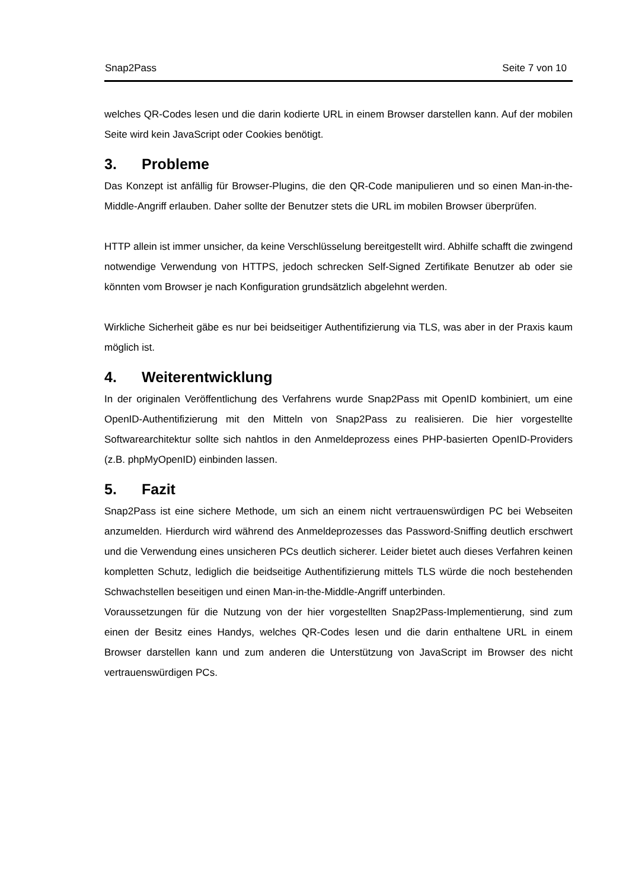Snap2Pass Seite 7 von 10
welches QR-Codes lesen und die darin kodierte URL in einem Browser darstellen kann. Auf der mobilen Seite wird kein JavaScript oder Cookies benötigt.
3. Probleme
Das Konzept ist anfällig für Browser-Plugins, die den QR-Code manipulieren und so einen Man-in-the-Middle-Angriff erlauben. Daher sollte der Benutzer stets die URL im mobilen Browser überprüfen.
HTTP allein ist immer unsicher, da keine Verschlüsselung bereitgestellt wird. Abhilfe schafft die zwingend notwendige Verwendung von HTTPS, jedoch schrecken Self-Signed Zertifikate Benutzer ab oder sie könnten vom Browser je nach Konfiguration grundsätzlich abgelehnt werden.
Wirkliche Sicherheit gäbe es nur bei beidseitiger Authentifizierung via TLS, was aber in der Praxis kaum möglich ist.
4. Weiterentwicklung
In der originalen Veröffentlichung des Verfahrens wurde Snap2Pass mit OpenID kombiniert, um eine OpenID-Authentifizierung mit den Mitteln von Snap2Pass zu realisieren. Die hier vorgestellte Softwarearchitektur sollte sich nahtlos in den Anmeldeprozess eines PHP-basierten OpenID-Providers (z.B. phpMyOpenID) einbinden lassen.
5. Fazit
Snap2Pass ist eine sichere Methode, um sich an einem nicht vertrauenswürdigen PC bei Webseiten anzumelden. Hierdurch wird während des Anmeldeprozesses das Password-Sniffing deutlich erschwert und die Verwendung eines unsicheren PCs deutlich sicherer. Leider bietet auch dieses Verfahren keinen kompletten Schutz, lediglich die beidseitige Authentifizierung mittels TLS würde die noch bestehenden Schwachstellen beseitigen und einen Man-in-the-Middle-Angriff unterbinden.
Voraussetzungen für die Nutzung von der hier vorgestellten Snap2Pass-Implementierung, sind zum einen der Besitz eines Handys, welches QR-Codes lesen und die darin enthaltene URL in einem Browser darstellen kann und zum anderen die Unterstützung von JavaScript im Browser des nicht vertrauenswürdigen PCs.